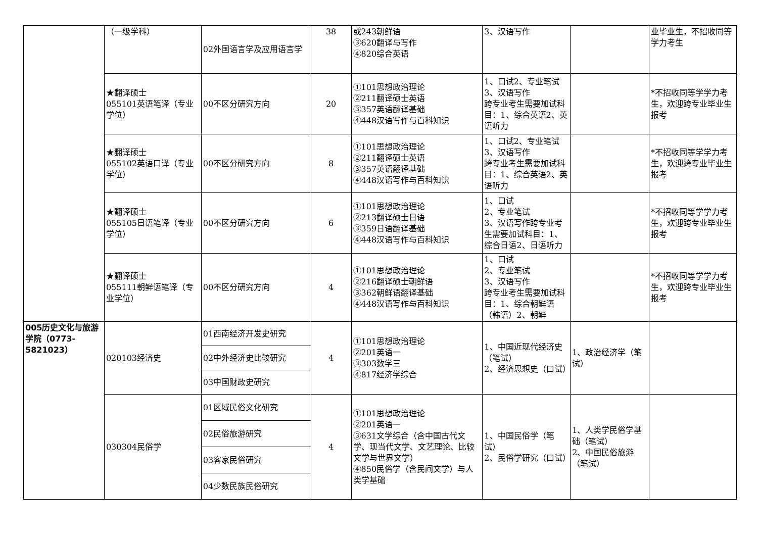| | （一级学科） | 02外国语言学及应用语言学 | 38 | 或243朝鲜语 ③620翻译与写作 ④820综合英语 | 3、汉语写作 | | 业毕业生，不招收同等学力考生 |
| | ★翻译硕士 055101英语笔译（专业学位） | 00不区分研究方向 | 20 | ①101思想政治理论 ②211翻译硕士英语 ③357英语翻译基础 ④448汉语写作与百科知识 | 1、口试2、专业笔试 3、汉语写作 跨专业考生需要加试科目：1、综合英语2、英语听力 | | *不招收同等学学力考生，欢迎跨专业毕业生报考 |
| | ★翻译硕士 055102英语口译（专业学位） | 00不区分研究方向 | 8 | ①101思想政治理论 ②211翻译硕士英语 ③357英语翻译基础 ④448汉语写作与百科知识 | 1、口试2、专业笔试 3、汉语写作 跨专业考生需要加试科目：1、综合英语2、英语听力 | | *不招收同等学学力考生，欢迎跨专业毕业生报考 |
| | ★翻译硕士 055105日语笔译（专业学位） | 00不区分研究方向 | 6 | ①101思想政治理论 ②213翻译硕士日语 ③359日语翻译基础 ④448汉语写作与百科知识 | 1、口试 2、专业笔试 3、汉语写作跨专业考生需要加试科目：1、综合日语2、日语听力 | | *不招收同等学学力考生，欢迎跨专业毕业生报考 |
| | ★翻译硕士 055111朝鲜语笔译（专业学位） | 00不区分研究方向 | 4 | ①101思想政治理论 ②216翻译硕士朝鲜语 ③362朝鲜语翻译基础 ④448汉语写作与百科知识 | 1、口试 2、专业笔试 3、汉语写作 跨专业考生需要加试科目：1、综合朝鲜语（韩语）2、朝鲜 | | *不招收同等学学力考生，欢迎跨专业毕业生报考 |
| 005历史文化与旅游学院（0773-5821023） | 020103经济史 | 01西南经济开发史研究 | 4 | ①101思想政治理论 ②201英语一 ③303数学三 ④817经济学综合 | 1、中国近现代经济史（笔试） 2、经济思想史（口试） | 1、政治经济学（笔试） | |
| | | 02中外经济史比较研究 | | | | | |
| | | 03中国财政史研究 | | | | | |
| | 030304民俗学 | 01区域民俗文化研究 | 4 | ①101思想政治理论 ②201英语一 ③631文学综合（含中国古代文学、现当代文学、文艺理论、比较文学与世界文学） ④850民俗学（含民间文学）与人类学基础 | 1、中国民俗学（笔试） 2、民俗学研究（口试） | 1、人类学民俗学基础（笔试） 2、中国民俗旅游（笔试） | |
| | | 02民俗旅游研究 | | | | | |
| | | 03客家民俗研究 | | | | | |
| | | 04少数民族民俗研究 | | | | | |